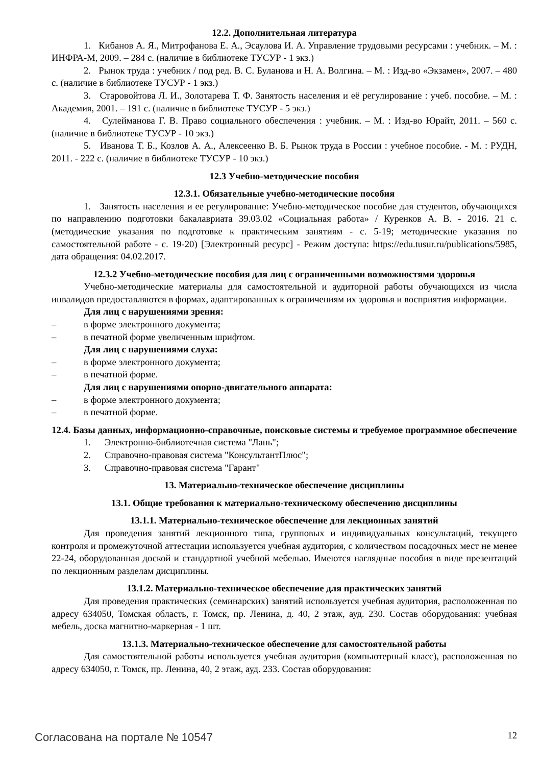12.2. Дополнительная литература
1. Кибанов А. Я., Митрофанова Е. А., Эсаулова И. А. Управление трудовыми ресурсами : учебник. – М. : ИНФРА-М, 2009. – 284 с. (наличие в библиотеке ТУСУР - 1 экз.)
2. Рынок труда : учебник / под ред. В. С. Буланова и Н. А. Волгина. – М. : Изд-во «Экзамен», 2007. – 480 с. (наличие в библиотеке ТУСУР - 1 экз.)
3. Старовойтова Л. И., Золотарева Т. Ф. Занятость населения и её регулирование : учеб. пособие. – М. : Академия, 2001. – 191 с. (наличие в библиотеке ТУСУР - 5 экз.)
4. Сулейманова Г. В. Право социального обеспечения : учебник. – М. : Изд-во Юрайт, 2011. – 560 с. (наличие в библиотеке ТУСУР - 10 экз.)
5. Иванова Т. Б., Козлов А. А., Алексеенко В. Б. Рынок труда в России : учебное пособие. - М. : РУДН, 2011. - 222 с. (наличие в библиотеке ТУСУР - 10 экз.)
12.3 Учебно-методические пособия
12.3.1. Обязательные учебно-методические пособия
1. Занятость населения и ее регулирование: Учебно-методическое пособие для студентов, обучающихся по направлению подготовки бакалавриата 39.03.02 «Социальная работа» / Куренков А. В. - 2016. 21 с. (методические указания по подготовке к практическим занятиям - с. 5-19; методические указания по самостоятельной работе - с. 19-20) [Электронный ресурс] - Режим доступа: https://edu.tusur.ru/publications/5985, дата обращения: 04.02.2017.
12.3.2 Учебно-методические пособия для лиц с ограниченными возможностями здоровья
Учебно-методические материалы для самостоятельной и аудиторной работы обучающихся из числа инвалидов предоставляются в формах, адаптированных к ограничениям их здоровья и восприятия информации.
Для лиц с нарушениями зрения:
– в форме электронного документа;
– в печатной форме увеличенным шрифтом.
Для лиц с нарушениями слуха:
– в форме электронного документа;
– в печатной форме.
Для лиц с нарушениями опорно-двигательного аппарата:
– в форме электронного документа;
– в печатной форме.
12.4. Базы данных, информационно-справочные, поисковые системы и требуемое программное обеспечение
1. Электронно-библиотечная система "Лань";
2. Справочно-правовая система "КонсультантПлюс";
3. Справочно-правовая система "Гарант"
13. Материально-техническое обеспечение дисциплины
13.1. Общие требования к материально-техническому обеспечению дисциплины
13.1.1. Материально-техническое обеспечение для лекционных занятий
Для проведения занятий лекционного типа, групповых и индивидуальных консультаций, текущего контроля и промежуточной аттестации используется учебная аудитория, с количеством посадочных мест не менее 22-24, оборудованная доской и стандартной учебной мебелью. Имеются наглядные пособия в виде презентаций по лекционным разделам дисциплины.
13.1.2. Материально-техническое обеспечение для практических занятий
Для проведения практических (семинарских) занятий используется учебная аудитория, расположенная по адресу 634050, Томская область, г. Томск, пр. Ленина, д. 40, 2 этаж, ауд. 230. Состав оборудования: учебная мебель, доска магнитно-маркерная - 1 шт.
13.1.3. Материально-техническое обеспечение для самостоятельной работы
Для самостоятельной работы используется учебная аудитория (компьютерный класс), расположенная по адресу 634050, г. Томск, пр. Ленина, 40, 2 этаж, ауд. 233. Состав оборудования:
Согласована на портале № 10547 12